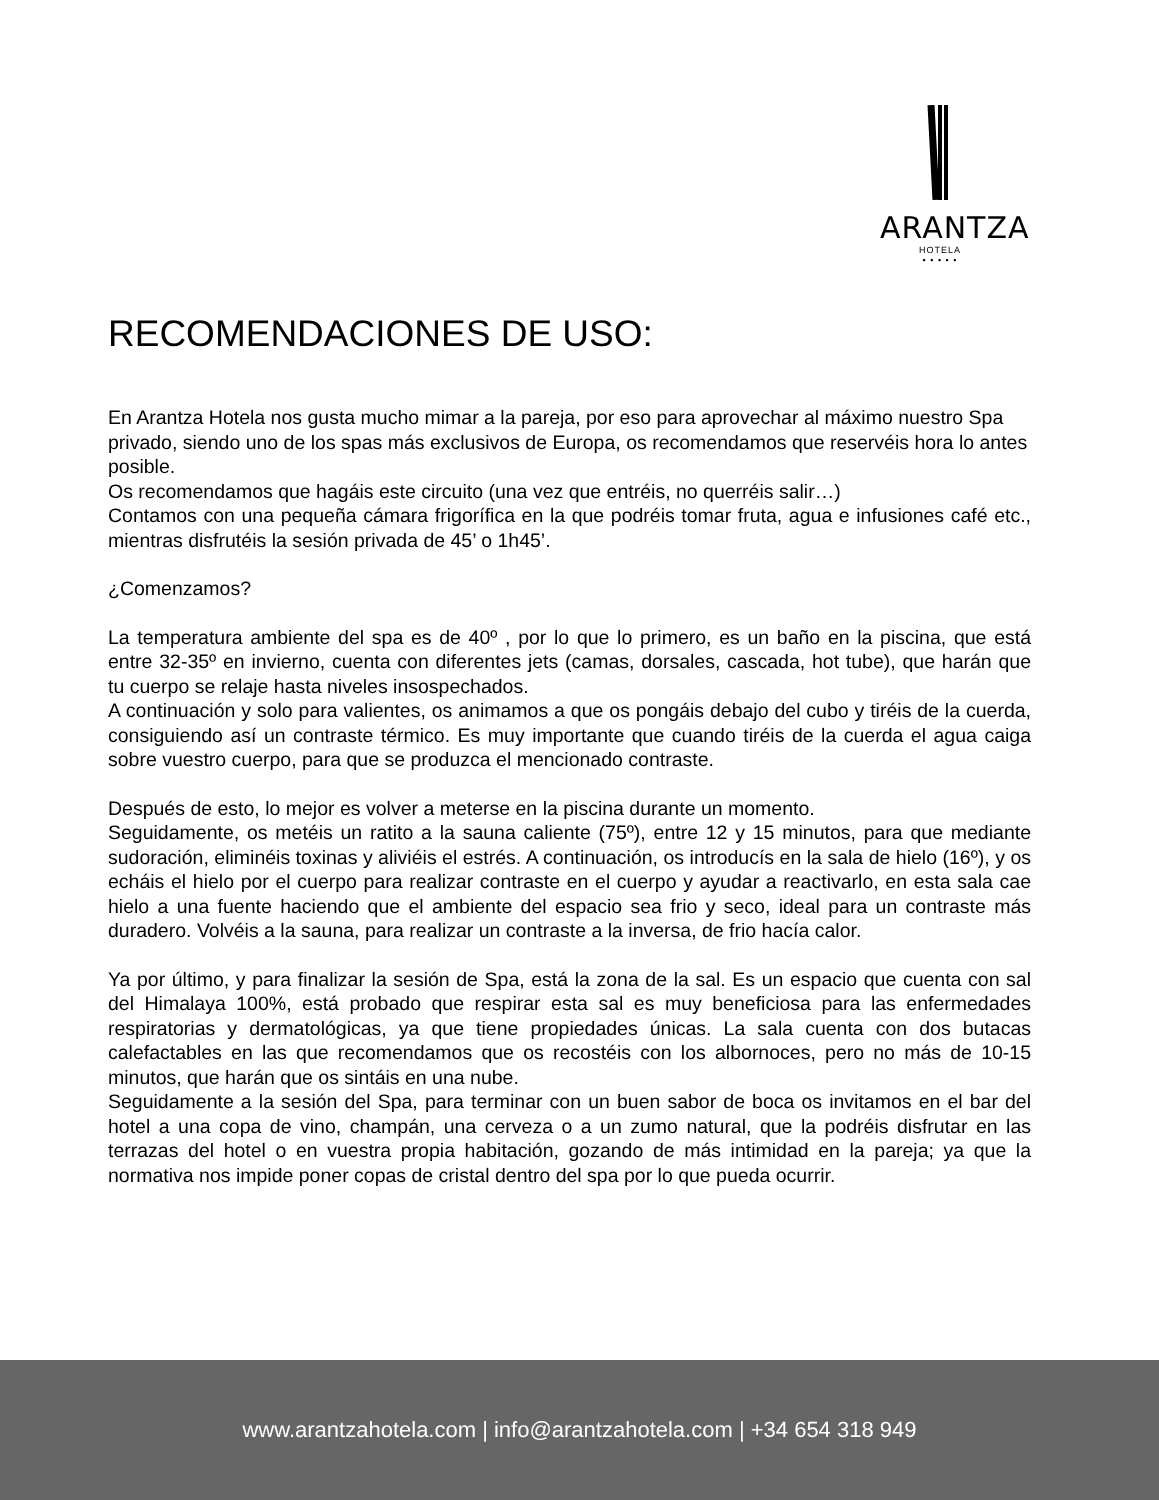ARANTZA
HOTELA
• • • • •
RECOMENDACIONES DE USO:
En Arantza Hotela nos gusta mucho mimar a la pareja, por eso para aprovechar al máximo nuestro Spa privado, siendo uno de los spas más exclusivos de Europa, os recomendamos que reservéis hora lo antes posible.
Os recomendamos que hagáis este circuito (una vez que entréis, no querréis salir…)
Contamos con una pequeña cámara frigorífica en la que podréis tomar fruta, agua e infusiones café etc., mientras disfrutéis la sesión privada de 45’ o 1h45’.
¿Comenzamos?
La temperatura ambiente del spa es de 40º , por lo que lo primero, es un baño en la piscina, que está entre 32-35º en invierno, cuenta con diferentes jets (camas, dorsales, cascada, hot tube), que harán que tu cuerpo se relaje hasta niveles insospechados.
A continuación y solo para valientes, os animamos a que os pongáis debajo del cubo y tiréis de la cuerda, consiguiendo así un contraste térmico. Es muy importante que cuando tiréis de la cuerda el agua caiga sobre vuestro cuerpo, para que se produzca el mencionado contraste.
Después de esto, lo mejor es volver a meterse en la piscina durante un momento.
Seguidamente, os metéis un ratito a la sauna caliente (75º), entre 12 y 15 minutos, para que mediante sudoración, eliminéis toxinas y aliviéis el estrés. A continuación, os introducís en la sala de hielo (16º), y os echáis el hielo por el cuerpo para realizar contraste en el cuerpo y ayudar a reactivarlo, en esta sala cae hielo a una fuente haciendo que el ambiente del espacio sea frio y seco, ideal para un contraste más duradero. Volvéis a la sauna, para realizar un contraste a la inversa, de frio hacía calor.
Ya por último, y para finalizar la sesión de Spa, está la zona de la sal. Es un espacio que cuenta con sal del Himalaya 100%, está probado que respirar esta sal es muy beneficiosa para las enfermedades respiratorias y dermatológicas, ya que tiene propiedades únicas. La sala cuenta con dos butacas calefactables en las que recomendamos que os recostéis con los albornoces, pero no más de 10-15 minutos, que harán que os sintáis en una nube.
Seguidamente a la sesión del Spa, para terminar con un buen sabor de boca os invitamos en el bar del hotel a una copa de vino, champán, una cerveza o a un zumo natural, que la podréis disfrutar en las terrazas del hotel o en vuestra propia habitación, gozando de más intimidad en la pareja; ya que la normativa nos impide poner copas de cristal dentro del spa por lo que pueda ocurrir.
www.arantzahotela.com | info@arantzahotela.com | +34 654 318 949